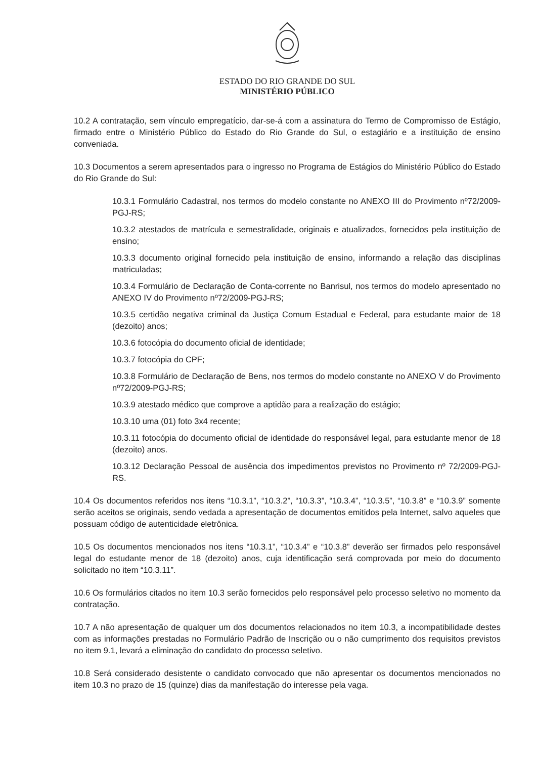ESTADO DO RIO GRANDE DO SUL
MINISTÉRIO PÚBLICO
10.2 A contratação, sem vínculo empregatício, dar-se-á com a assinatura do Termo de Compromisso de Estágio, firmado entre o Ministério Público do Estado do Rio Grande do Sul, o estagiário e a instituição de ensino conveniada.
10.3 Documentos a serem apresentados para o ingresso no Programa de Estágios do Ministério Público do Estado do Rio Grande do Sul:
10.3.1 Formulário Cadastral, nos termos do modelo constante no ANEXO III do Provimento nº72/2009-PGJ-RS;
10.3.2 atestados de matrícula e semestralidade, originais e atualizados, fornecidos pela instituição de ensino;
10.3.3 documento original fornecido pela instituição de ensino, informando a relação das disciplinas matriculadas;
10.3.4 Formulário de Declaração de Conta-corrente no Banrisul, nos termos do modelo apresentado no ANEXO IV do Provimento nº72/2009-PGJ-RS;
10.3.5 certidão negativa criminal da Justiça Comum Estadual e Federal, para estudante maior de 18 (dezoito) anos;
10.3.6 fotocópia do documento oficial de identidade;
10.3.7 fotocópia do CPF;
10.3.8 Formulário de Declaração de Bens, nos termos do modelo constante no ANEXO V do Provimento nº72/2009-PGJ-RS;
10.3.9 atestado médico que comprove a aptidão para a realização do estágio;
10.3.10 uma (01) foto 3x4 recente;
10.3.11 fotocópia do documento oficial de identidade do responsável legal, para estudante menor de 18 (dezoito) anos.
10.3.12 Declaração Pessoal de ausência dos impedimentos previstos no Provimento nº 72/2009-PGJ-RS.
10.4 Os documentos referidos nos itens “10.3.1”, “10.3.2”, “10.3.3”, “10.3.4”, “10.3.5”, “10.3.8” e “10.3.9” somente serão aceitos se originais, sendo vedada a apresentação de documentos emitidos pela Internet, salvo aqueles que possuam código de autenticidade eletrônica.
10.5 Os documentos mencionados nos itens “10.3.1”, “10.3.4” e “10.3.8” deverão ser firmados pelo responsável legal do estudante menor de 18 (dezoito) anos, cuja identificação será comprovada por meio do documento solicitado no item “10.3.11”.
10.6 Os formulários citados no item 10.3 serão fornecidos pelo responsável pelo processo seletivo no momento da contratação.
10.7 A não apresentação de qualquer um dos documentos relacionados no item 10.3, a incompatibilidade destes com as informações prestadas no Formulário Padrão de Inscrição ou o não cumprimento dos requisitos previstos no item 9.1, levará a eliminação do candidato do processo seletivo.
10.8 Será considerado desistente o candidato convocado que não apresentar os documentos mencionados no item 10.3 no prazo de 15 (quinze) dias da manifestação do interesse pela vaga.